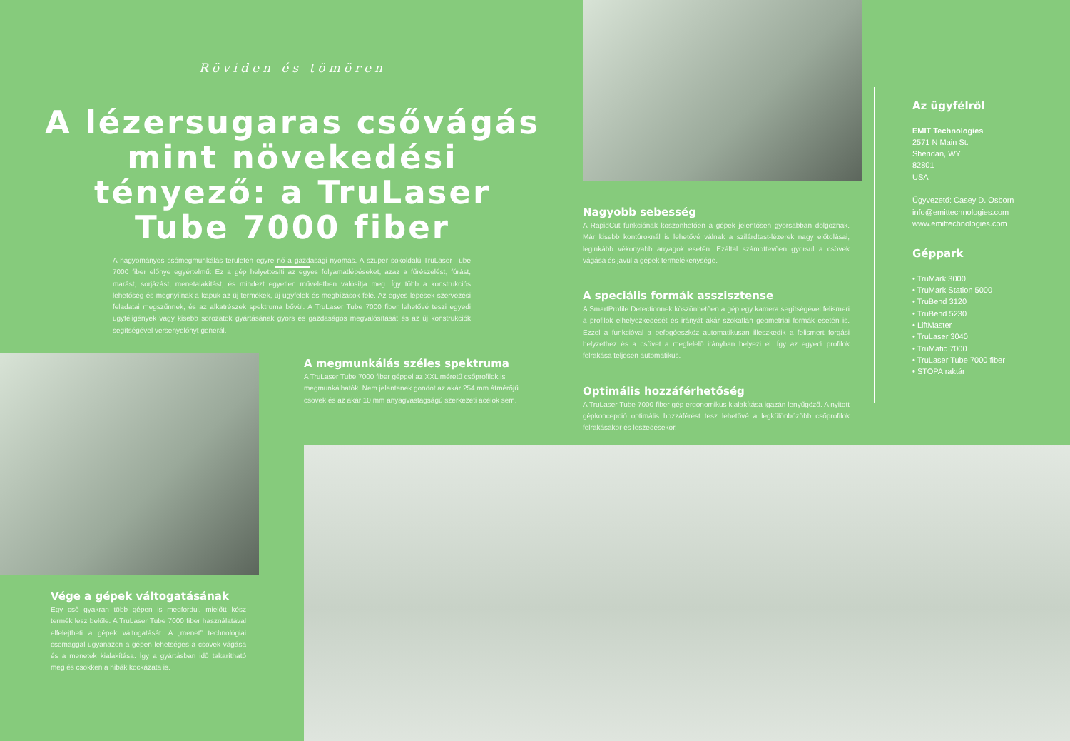Röviden és tömören
A lézersugaras csővágás mint növekedési tényező: a TruLaser Tube 7000 fiber
A hagyományos csőmegmunkálás területén egyre nő a gazdasági nyomás. A szuper sokoldalú TruLaser Tube 7000 fiber előnye egyértelmű: Ez a gép helyettesíti az egyes folyamatlépéseket, azaz a fűrészelést, fúrást, marást, sorjázást, menetalakítást, és mindezt egyetlen műveletben valósítja meg. Így több a konstrukciós lehetőség és megnyílnak a kapuk az új termékek, új ügyfelek és megbízások felé. Az egyes lépések szervezési feladatai megszűnnek, és az alkatrészek spektruma bővül. A TruLaser Tube 7000 fiber lehetővé teszi egyedi ügyféligények vagy kisebb sorozatok gyártásának gyors és gazdaságos megvalósítását és az új konstrukciók segítségével versenyelőnyt generál.
A megmunkálás széles spektruma
A TruLaser Tube 7000 fiber géppel az XXL méretű csőprofilok is megmunkálhatók. Nem jelentenek gondot az akár 254 mm átmérőjű csövek és az akár 10 mm anyagvastagságú szerkezeti acélok sem.
Vége a gépek váltogatásának
Egy cső gyakran több gépen is megfordul, mielőtt kész termék lesz belőle. A TruLaser Tube 7000 fiber használatával elfelejtheti a gépek váltogatását. A „menet” technológiai csomaggal ugyanazon a gépen lehetséges a csövek vágása és a menetek kialakítása. Így a gyártásban idő takarítható meg és csökken a hibák kockázata is.
Nagyobb sebesség
A RapidCut funkciónak köszönhetően a gépek jelentősen gyorsabban dolgoznak. Már kisebb kontúroknál is lehetővé válnak a szilárdtest-lézerek nagy előtolásai, leginkább vékonyabb anyagok esetén. Ezáltal számottevően gyorsul a csövek vágása és javul a gépek termelékenysége.
A speciális formák asszisztense
A SmartProfile Detectionnek köszönhetően a gép egy kamera segítségével felismeri a profilok elhelyezkedését és irányát akár szokatlan geometriai formák esetén is. Ezzel a funkcióval a befogóeszköz automatikusan illeszkedik a felismert forgási helyzethez és a csövet a megfelelő irányban helyezi el. Így az egyedi profilok felrakása teljesen automatikus.
Optimális hozzáférhetőség
A TruLaser Tube 7000 fiber gép ergonomikus kialakítása igazán lenyűgöző. A nyitott gépkoncepció optimális hozzáférést tesz lehetővé a legkülönbözőbb csőprofilok felrakásakor és leszedésekor.
Az ügyfélről
EMIT Technologies
2571 N Main St.
Sheridan, WY
82801
USA
Ügyvezető: Casey D. Osborn
info@emittechnologies.com
www.emittechnologies.com
Géppark
• TruMark 3000
• TruMark Station 5000
• TruBend 3120
• TruBend 5230
• LiftMaster
• TruLaser 3040
• TruMatic 7000
• TruLaser Tube 7000 fiber
• STOPA raktár